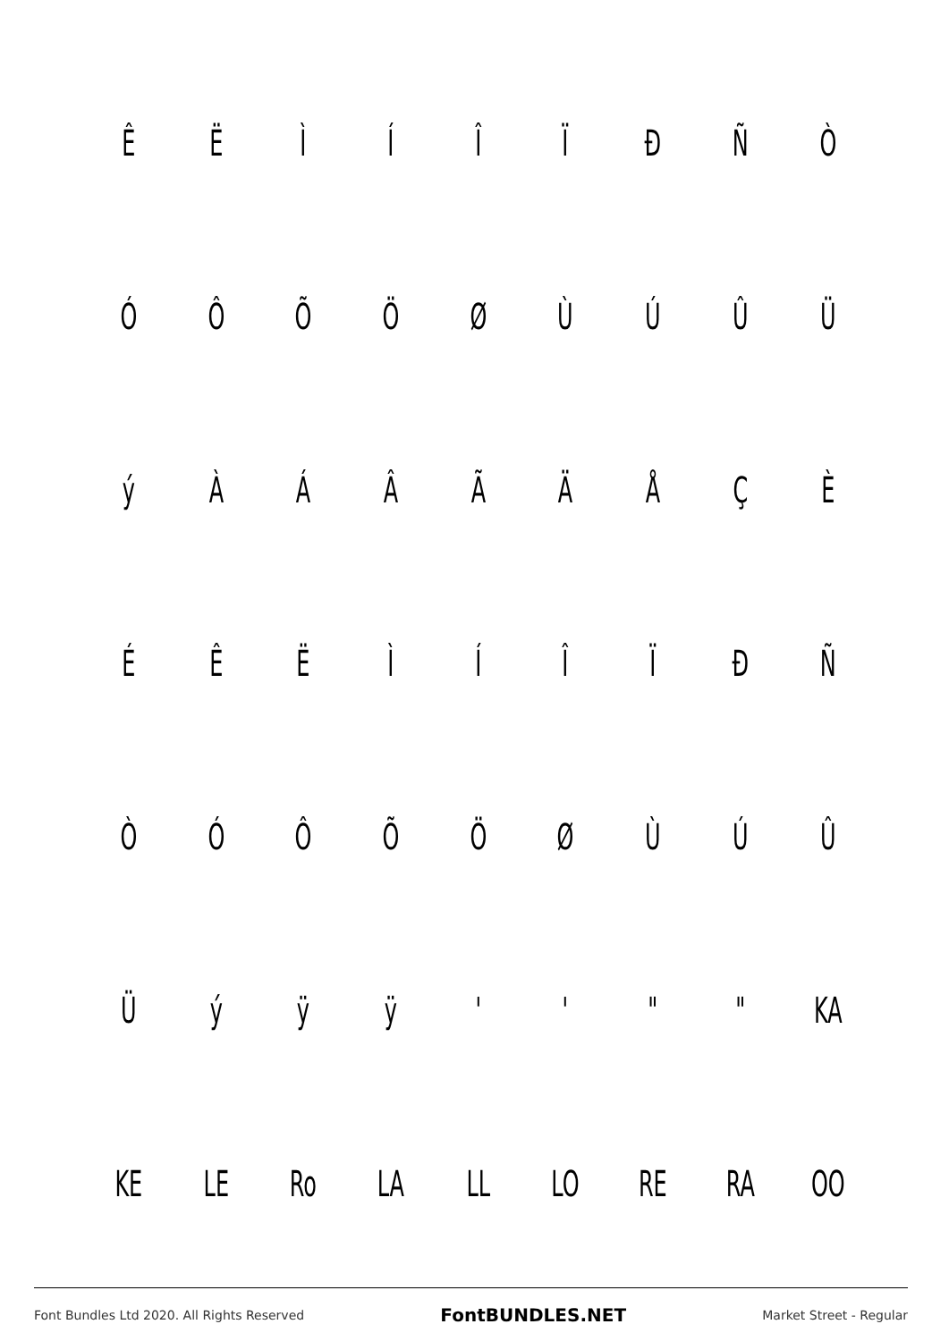Ê Ë Ì Í Î Ï Ð Ñ Ò
Ó Ô Õ Ö Ø Ù Ú Û Ü
ý À Á Â Ã Ä Å Ç È
É Ê Ë Ì Í Î Ï Ð Ñ
Ò Ó Ô Õ Ö Ø Ù Ú Û
Ü ý ÿ ÿ ' ' " " KA
KE LE Ro LA LL LO RE RA OO
Font Bundles Ltd 2020. All Rights Reserved FontBUNDLES.NET Market Street - Regular